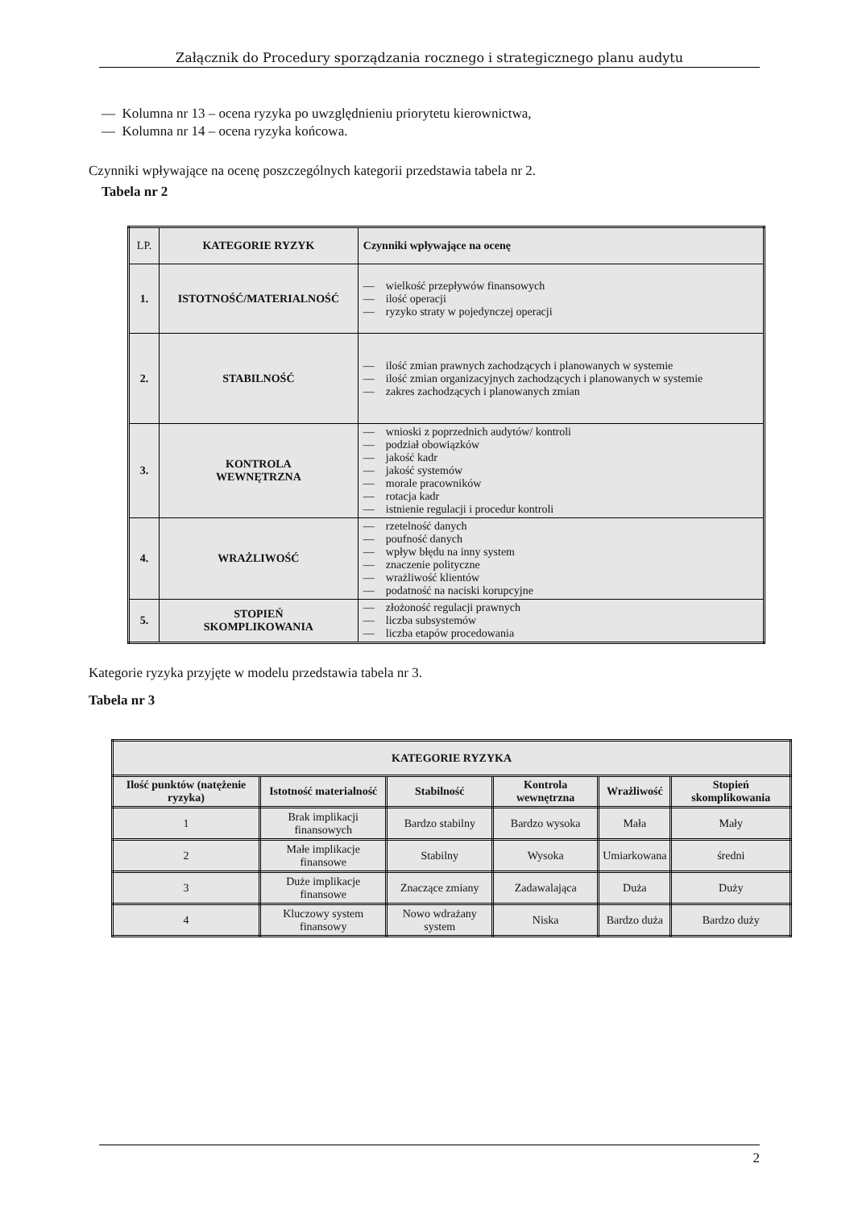Załącznik do Procedury sporządzania rocznego i strategicznego planu audytu
— Kolumna nr 13 – ocena ryzyka po uwzględnieniu priorytetu kierownictwa,
— Kolumna nr 14 – ocena ryzyka końcowa.
Czynniki wpływające na ocenę poszczególnych kategorii przedstawia tabela nr 2.
Tabela nr 2
| LP. | KATEGORIE RYZYK | Czynniki wpływające na ocenę |
| 1. | ISTOTNOŚĆ/MATERIALNOŚĆ | — wielkość przepływów finansowych — ilość operacji — ryzyko straty w pojedynczej operacji |
| 2. | STABILNOŚĆ | — ilość zmian prawnych zachodzących i planowanych w systemie — ilość zmian organizacyjnych zachodzących i planowanych w systemie — zakres zachodzących i planowanych zmian |
| 3. | KONTROLA WEWNĘTRZNA | — wnioski z poprzednich audytów/ kontroli — podział obowiązków — jakość kadr — jakość systemów — morale pracowników — rotacja kadr — istnienie regulacji i procedur kontroli |
| 4. | WRAŻLIWOŚĆ | — rzetelność danych — poufność danych — wpływ błędu na inny system — znaczenie polityczne — wrażliwość klientów — podatność na naciski korupcyjne |
| 5. | STOPIEŃ SKOMPLIKOWANIA | — złożoność regulacji prawnych — liczba subsystemów — liczba etapów procedowania |
Kategorie ryzyka przyjęte w modelu przedstawia tabela nr 3.
Tabela nr 3
| KATEGORIE RYZYKA | | | | | |
| --- | --- | --- | --- | --- | --- |
| Ilość punktów (natężenie ryzyka) | Istotność materialność | Stabilność | Kontrola wewnętrzna | Wrażliwość | Stopień skomplikowania |
| 1 | Brak implikacji finansowych | Bardzo stabilny | Bardzo wysoka | Mała | Mały |
| 2 | Małe implikacje finansowe | Stabilny | Wysoka | Umiarkowana | średni |
| 3 | Duże implikacje finansowe | Znaczące zmiany | Zadawalająca | Duża | Duży |
| 4 | Kluczowy system finansowy | Nowo wdrażany system | Niska | Bardzo duża | Bardzo duży |
2